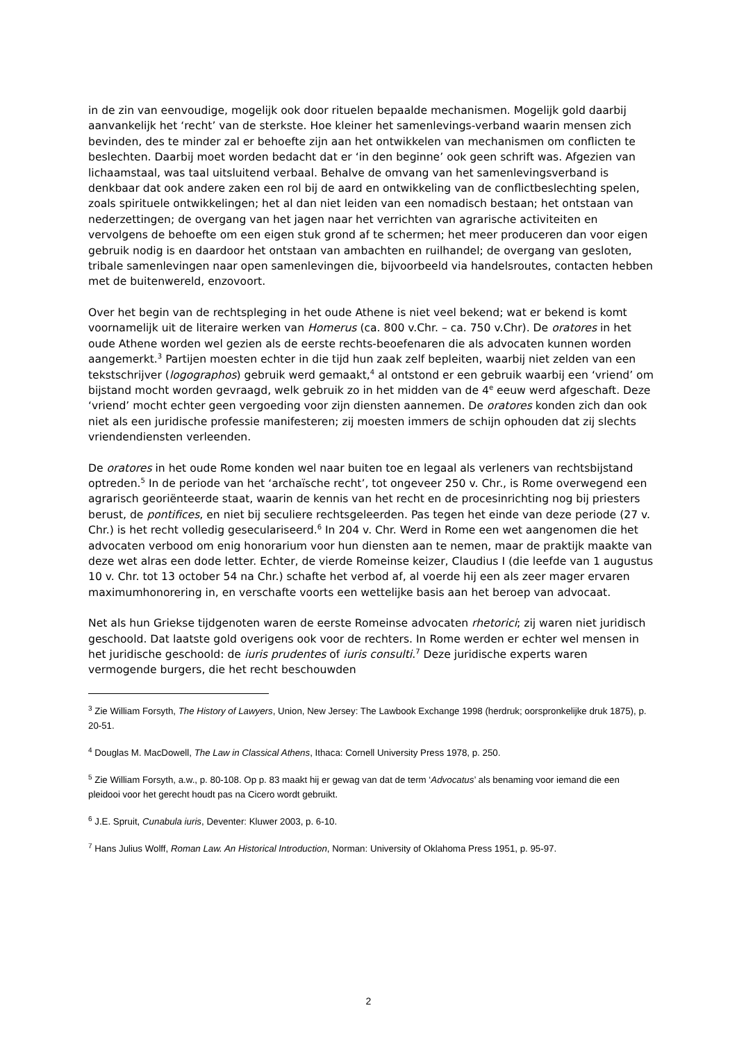in de zin van eenvoudige, mogelijk ook door rituelen bepaalde mechanismen. Mogelijk gold daarbij aanvankelijk het ‘recht’ van de sterkste. Hoe kleiner het samenlevings-verband waarin mensen zich bevinden, des te minder zal er behoefte zijn aan het ontwikkelen van mechanismen om conflicten te beslechten. Daarbij moet worden bedacht dat er ‘in den beginne’ ook geen schrift was. Afgezien van lichaamstaal, was taal uitsluitend verbaal. Behalve de omvang van het samenlevingsverband is denkbaar dat ook andere zaken een rol bij de aard en ontwikkeling van de conflictbeslechting spelen, zoals spirituele ontwikkelingen; het al dan niet leiden van een nomadisch bestaan; het ontstaan van nederzettingen; de overgang van het jagen naar het verrichten van agrarische activiteiten en vervolgens de behoefte om een eigen stuk grond af te schermen; het meer produceren dan voor eigen gebruik nodig is en daardoor het ontstaan van ambachten en ruilhandel; de overgang van gesloten, tribale samenlevingen naar open samenlevingen die, bijvoorbeeld via handelsroutes, contacten hebben met de buitenwereld, enzovoort.
Over het begin van de rechtspleging in het oude Athene is niet veel bekend; wat er bekend is komt voornamelijk uit de literaire werken van Homerus (ca. 800 v.Chr. – ca. 750 v.Chr). De oratores in het oude Athene worden wel gezien als de eerste rechts-beoefenaren die als advocaten kunnen worden aangemerkt.<sup>3</sup> Partijen moesten echter in die tijd hun zaak zelf bepleiten, waarbij niet zelden van een tekstschrijver (logographos) gebruik werd gemaakt,<sup>4</sup> al ontstond er een gebruik waarbij een ‘vriend’ om bijstand mocht worden gevraagd, welk gebruik zo in het midden van de 4<sup>e</sup> eeuw werd afgeschaft. Deze ‘vriend’ mocht echter geen vergoeding voor zijn diensten aannemen. De oratores konden zich dan ook niet als een juridische professie manifesteren; zij moesten immers de schijn ophouden dat zij slechts vriendendiensten verleenden.
De oratores in het oude Rome konden wel naar buiten toe en legaal als verleners van rechtsbijstand optreden.<sup>5</sup> In de periode van het ‘archaïsche recht’, tot ongeveer 250 v. Chr., is Rome overwegend een agrarisch georiënteerde staat, waarin de kennis van het recht en de procesinrichting nog bij priesters berust, de pontifices, en niet bij seculiere rechtsgeleerden. Pas tegen het einde van deze periode (27 v. Chr.) is het recht volledig geseculariseerd.<sup>6</sup> In 204 v. Chr. Werd in Rome een wet aangenomen die het advocaten verbood om enig honorarium voor hun diensten aan te nemen, maar de praktijk maakte van deze wet alras een dode letter. Echter, de vierde Romeinse keizer, Claudius I (die leefde van 1 augustus 10 v. Chr. tot 13 october 54 na Chr.) schafte het verbod af, al voerde hij een als zeer mager ervaren maximumhonorering in, en verschafte voorts een wettelijke basis aan het beroep van advocaat.
Net als hun Griekse tijdgenoten waren de eerste Romeinse advocaten rhetorici; zij waren niet juridisch geschoold. Dat laatste gold overigens ook voor de rechters. In Rome werden er echter wel mensen in het juridische geschoold: de iuris prudentes of iuris consulti.<sup>7</sup> Deze juridische experts waren vermogende burgers, die het recht beschouwden
<sup>3</sup> Zie William Forsyth, The History of Lawyers, Union, New Jersey: The Lawbook Exchange 1998 (herdruk; oorspronkelijke druk 1875), p. 20-51.
<sup>4</sup> Douglas M. MacDowell, The Law in Classical Athens, Ithaca: Cornell University Press 1978, p. 250.
<sup>5</sup> Zie William Forsyth, a.w., p. 80-108. Op p. 83 maakt hij er gewag van dat de term ‘Advocatus’ als benaming voor iemand die een pleidooi voor het gerecht houdt pas na Cicero wordt gebruikt.
<sup>6</sup> J.E. Spruit, Cunabula iuris, Deventer: Kluwer 2003, p. 6-10.
<sup>7</sup> Hans Julius Wolff, Roman Law. An Historical Introduction, Norman: University of Oklahoma Press 1951, p. 95-97.
2